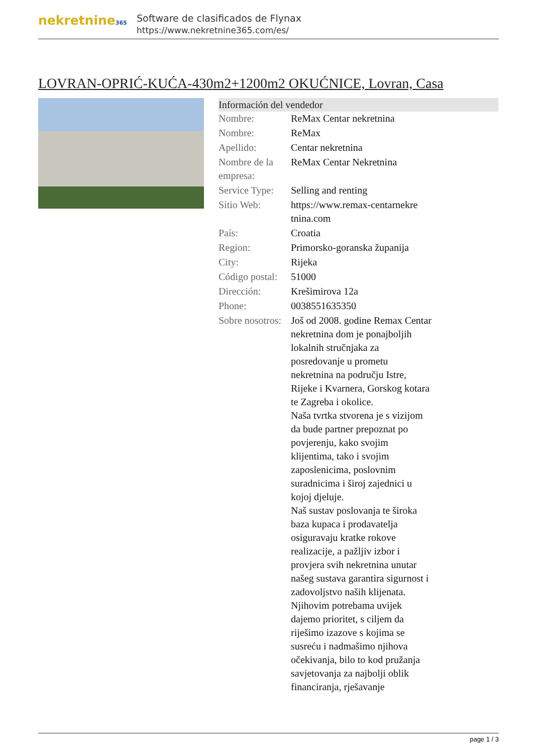nekretnine365
Software de clasificados de Flynax
https://www.nekretnine365.com/es/
LOVRAN-OPRIĆ-KUĆA-430m2+1200m2 OKUĆNICE, Lovran, Casa
Información del vendedor
| Nombre: | ReMax Centar nekretnina |
| Nombre: | ReMax |
| Apellido: | Centar nekretnina |
| Nombre de la empresa: | ReMax Centar Nekretnina |
| Service Type: | Selling and renting |
| Sitio Web: | https://www.remax-centarnekre tnina.com |
| País: | Croatia |
| Region: | Primorsko-goranska županija |
| City: | Rijeka |
| Código postal: | 51000 |
| Dirección: | Krešimirova 12a |
| Phone: | 0038551635350 |
| Sobre nosotros: | Još od 2008. godine Remax Centar nekretnina dom je ponajboljih lokalnih stručnjaka za posredovanje u prometu nekretnina na području Istre, Rijeke i Kvarnera, Gorskog kotara te Zagreba i okolice. Naša tvrtka stvorena je s vizijom da bude partner prepoznat po povjerenju, kako svojim klijentima, tako i svojim zaposlenicima, poslovnim suradnicima i široj zajednici u kojoj djeluje. Naš sustav poslovanja te široka baza kupaca i prodavatelja osiguravaju kratke rokove realizacije, a pažljiv izbor i provjera svih nekretnina unutar našeg sustava garantira sigurnost i zadovoljstvo naših klijenata. Njihovim potrebama uvijek dajemo prioritet, s ciljem da riješimo izazove s kojima se susreću i nadmašimo njihova očekivanja, bilo to kod pružanja savjetovanja za najbolji oblik financiranja, rješavanje |
page 1 / 3